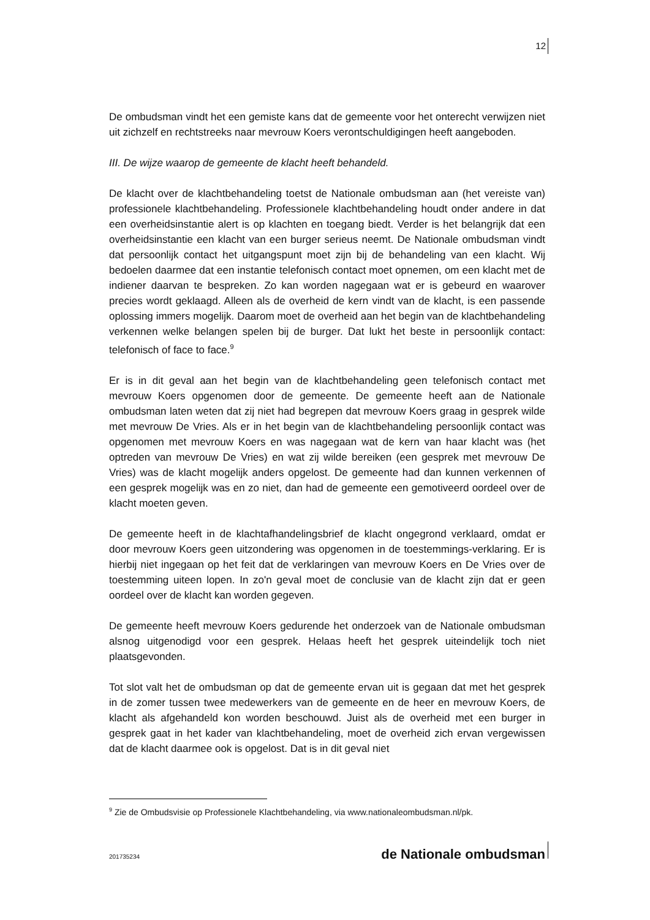12
De ombudsman vindt het een gemiste kans dat de gemeente voor het onterecht verwijzen niet uit zichzelf en rechtstreeks naar mevrouw Koers verontschuldigingen heeft aangeboden.
III. De wijze waarop de gemeente de klacht heeft behandeld.
De klacht over de klachtbehandeling toetst de Nationale ombudsman aan (het vereiste van) professionele klachtbehandeling. Professionele klachtbehandeling houdt onder andere in dat een overheidsinstantie alert is op klachten en toegang biedt. Verder is het belangrijk dat een overheidsinstantie een klacht van een burger serieus neemt. De Nationale ombudsman vindt dat persoonlijk contact het uitgangspunt moet zijn bij de behandeling van een klacht. Wij bedoelen daarmee dat een instantie telefonisch contact moet opnemen, om een klacht met de indiener daarvan te bespreken. Zo kan worden nagegaan wat er is gebeurd en waarover precies wordt geklaagd. Alleen als de overheid de kern vindt van de klacht, is een passende oplossing immers mogelijk. Daarom moet de overheid aan het begin van de klachtbehandeling verkennen welke belangen spelen bij de burger. Dat lukt het beste in persoonlijk contact: telefonisch of face to face.<sup>9</sup>
Er is in dit geval aan het begin van de klachtbehandeling geen telefonisch contact met mevrouw Koers opgenomen door de gemeente. De gemeente heeft aan de Nationale ombudsman laten weten dat zij niet had begrepen dat mevrouw Koers graag in gesprek wilde met mevrouw De Vries. Als er in het begin van de klachtbehandeling persoonlijk contact was opgenomen met mevrouw Koers en was nagegaan wat de kern van haar klacht was (het optreden van mevrouw De Vries) en wat zij wilde bereiken (een gesprek met mevrouw De Vries) was de klacht mogelijk anders opgelost. De gemeente had dan kunnen verkennen of een gesprek mogelijk was en zo niet, dan had de gemeente een gemotiveerd oordeel over de klacht moeten geven.
De gemeente heeft in de klachtafhandelingsbrief de klacht ongegrond verklaard, omdat er door mevrouw Koers geen uitzondering was opgenomen in de toestemmings-verklaring. Er is hierbij niet ingegaan op het feit dat de verklaringen van mevrouw Koers en De Vries over de toestemming uiteen lopen. In zo'n geval moet de conclusie van de klacht zijn dat er geen oordeel over de klacht kan worden gegeven.
De gemeente heeft mevrouw Koers gedurende het onderzoek van de Nationale ombudsman alsnog uitgenodigd voor een gesprek. Helaas heeft het gesprek uiteindelijk toch niet plaatsgevonden.
Tot slot valt het de ombudsman op dat de gemeente ervan uit is gegaan dat met het gesprek in de zomer tussen twee medewerkers van de gemeente en de heer en mevrouw Koers, de klacht als afgehandeld kon worden beschouwd. Juist als de overheid met een burger in gesprek gaat in het kader van klachtbehandeling, moet de overheid zich ervan vergewissen dat de klacht daarmee ook is opgelost. Dat is in dit geval niet
<sup>9</sup> Zie de Ombudsvisie op Professionele Klachtbehandeling, via www.nationaleombudsman.nl/pk.
201735234 de Nationale ombudsman